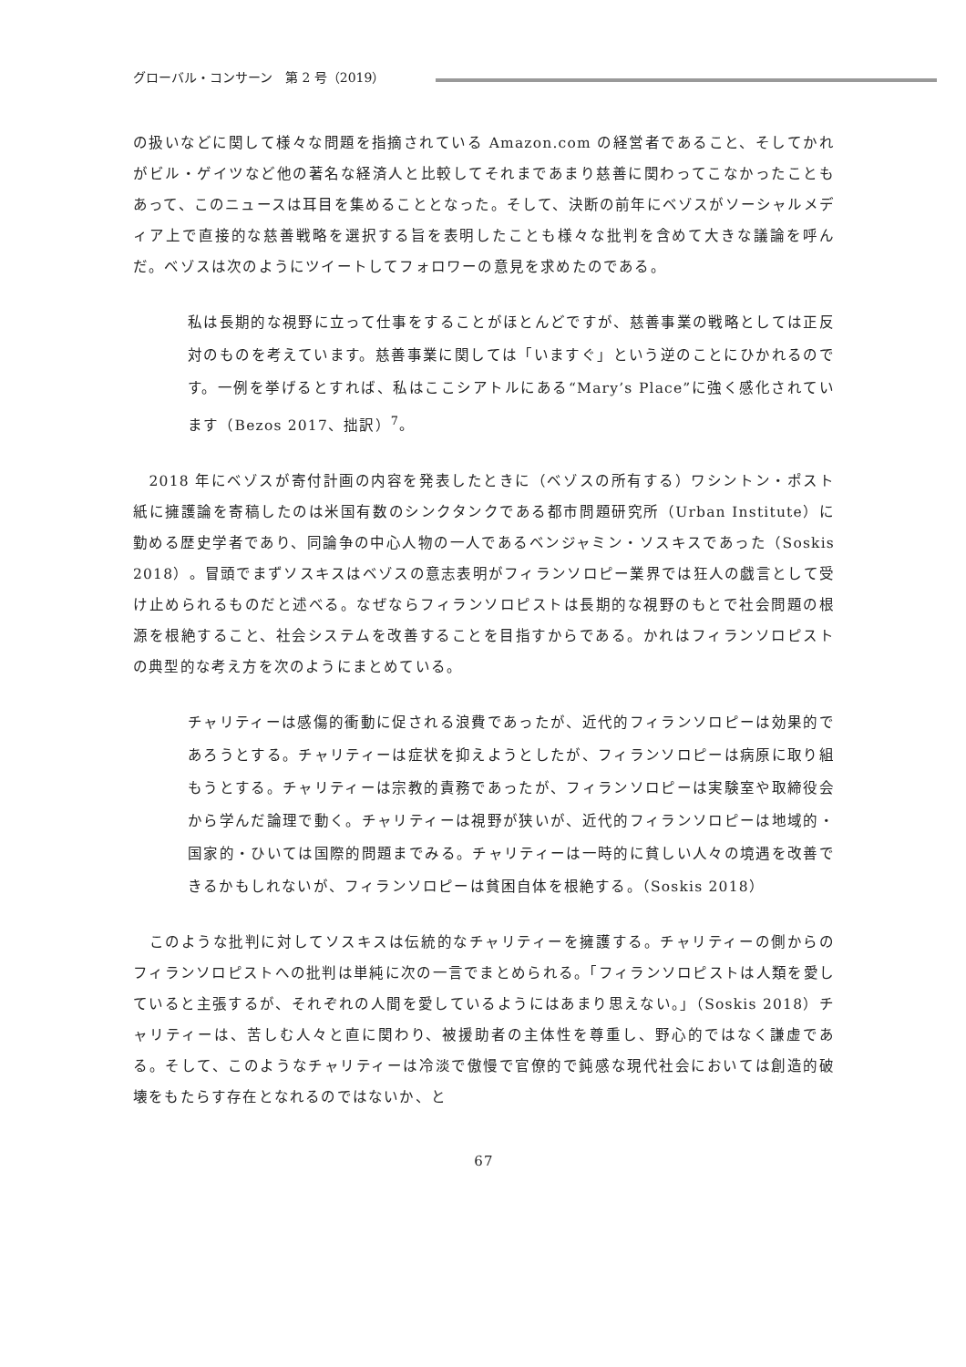グローバル・コンサーン　第 2 号（2019）
の扱いなどに関して様々な問題を指摘されている Amazon.com の経営者であること、そしてかれがビル・ゲイツなど他の著名な経済人と比較してそれまであまり慈善に関わってこなかったこともあって、このニュースは耳目を集めることとなった。そして、決断の前年にベゾスがソーシャルメディア上で直接的な慈善戦略を選択する旨を表明したことも様々な批判を含めて大きな議論を呼んだ。ベゾスは次のようにツイートしてフォロワーの意見を求めたのである。
私は長期的な視野に立って仕事をすることがほとんどですが、慈善事業の戦略としては正反対のものを考えています。慈善事業に関しては「いますぐ」という逆のことにひかれるのです。一例を挙げるとすれば、私はここシアトルにある“Mary’s Place”に強く感化されています（Bezos 2017、拙訳）<sup>7</sup>。
　2018 年にベゾスが寄付計画の内容を発表したときに（ベゾスの所有する）ワシントン・ポスト紙に擁護論を寄稿したのは米国有数のシンクタンクである都市問題研究所（Urban Institute）に勤める歴史学者であり、同論争の中心人物の一人であるベンジャミン・ソスキスであった（Soskis 2018）。冒頭でまずソスキスはベゾスの意志表明がフィランソロピー業界では狂人の戯言として受け止められるものだと述べる。なぜならフィランソロピストは長期的な視野のもとで社会問題の根源を根絶すること、社会システムを改善することを目指すからである。かれはフィランソロピストの典型的な考え方を次のようにまとめている。
チャリティーは感傷的衝動に促される浪費であったが、近代的フィランソロピーは効果的であろうとする。チャリティーは症状を抑えようとしたが、フィランソロピーは病原に取り組もうとする。チャリティーは宗教的責務であったが、フィランソロピーは実験室や取締役会から学んだ論理で動く。チャリティーは視野が狭いが、近代的フィランソロピーは地域的・国家的・ひいては国際的問題までみる。チャリティーは一時的に貧しい人々の境遇を改善できるかもしれないが、フィランソロピーは貧困自体を根絶する。（Soskis 2018）
　このような批判に対してソスキスは伝統的なチャリティーを擁護する。チャリティーの側からのフィランソロピストへの批判は単純に次の一言でまとめられる。「フィランソロピストは人類を愛していると主張するが、それぞれの人間を愛しているようにはあまり思えない。」（Soskis 2018）チャリティーは、苦しむ人々と直に関わり、被援助者の主体性を尊重し、野心的ではなく謙虚である。そして、このようなチャリティーは冷淡で傲慢で官僚的で鈍感な現代社会においては創造的破壊をもたらす存在となれるのではないか、と
67